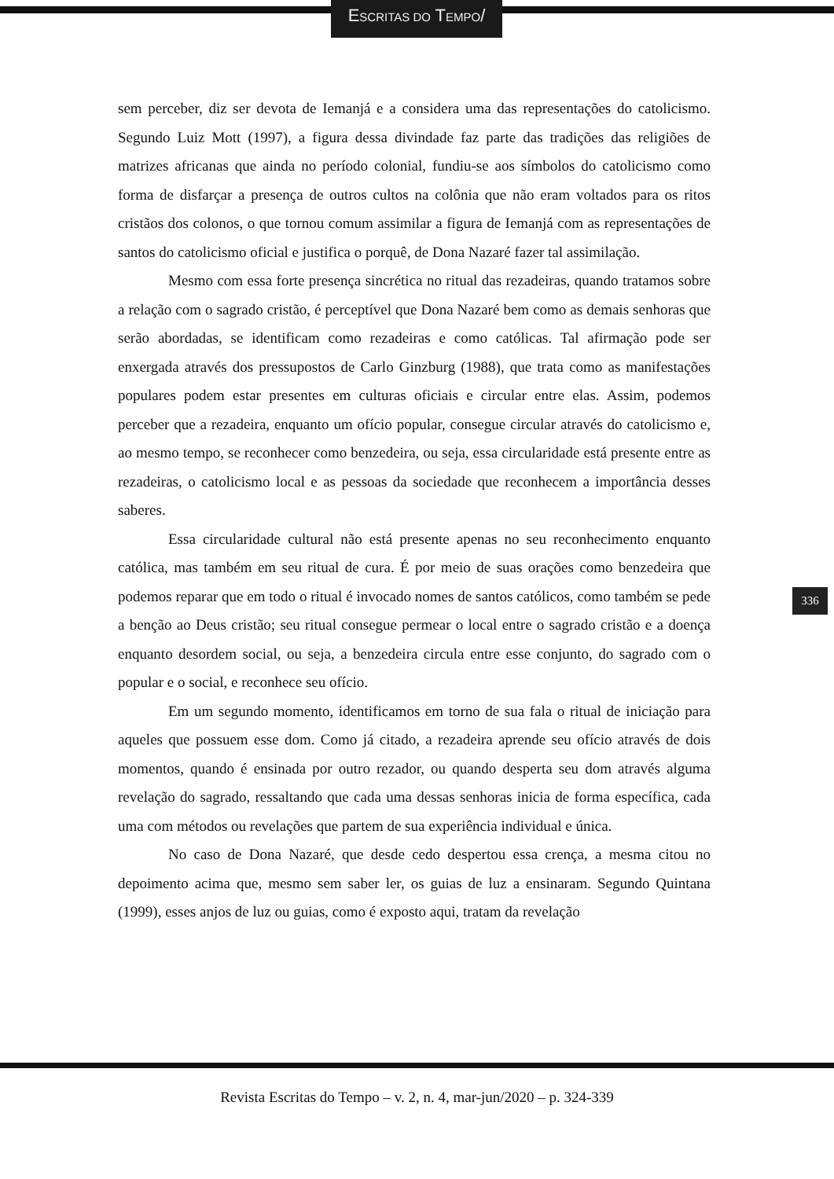ESCRITAS DO TEMPO/
sem perceber, diz ser devota de Iemanjá e a considera uma das representações do catolicismo. Segundo Luiz Mott (1997), a figura dessa divindade faz parte das tradições das religiões de matrizes africanas que ainda no período colonial, fundiu-se aos símbolos do catolicismo como forma de disfarçar a presença de outros cultos na colônia que não eram voltados para os ritos cristãos dos colonos, o que tornou comum assimilar a figura de Iemanjá com as representações de santos do catolicismo oficial e justifica o porquê, de Dona Nazaré fazer tal assimilação.
Mesmo com essa forte presença sincrética no ritual das rezadeiras, quando tratamos sobre a relação com o sagrado cristão, é perceptível que Dona Nazaré bem como as demais senhoras que serão abordadas, se identificam como rezadeiras e como católicas. Tal afirmação pode ser enxergada através dos pressupostos de Carlo Ginzburg (1988), que trata como as manifestações populares podem estar presentes em culturas oficiais e circular entre elas. Assim, podemos perceber que a rezadeira, enquanto um ofício popular, consegue circular através do catolicismo e, ao mesmo tempo, se reconhecer como benzedeira, ou seja, essa circularidade está presente entre as rezadeiras, o catolicismo local e as pessoas da sociedade que reconhecem a importância desses saberes.
Essa circularidade cultural não está presente apenas no seu reconhecimento enquanto católica, mas também em seu ritual de cura. É por meio de suas orações como benzedeira que podemos reparar que em todo o ritual é invocado nomes de santos católicos, como também se pede a benção ao Deus cristão; seu ritual consegue permear o local entre o sagrado cristão e a doença enquanto desordem social, ou seja, a benzedeira circula entre esse conjunto, do sagrado com o popular e o social, e reconhece seu ofício.
Em um segundo momento, identificamos em torno de sua fala o ritual de iniciação para aqueles que possuem esse dom. Como já citado, a rezadeira aprende seu ofício através de dois momentos, quando é ensinada por outro rezador, ou quando desperta seu dom através alguma revelação do sagrado, ressaltando que cada uma dessas senhoras inicia de forma específica, cada uma com métodos ou revelações que partem de sua experiência individual e única.
No caso de Dona Nazaré, que desde cedo despertou essa crença, a mesma citou no depoimento acima que, mesmo sem saber ler, os guias de luz a ensinaram. Segundo Quintana (1999), esses anjos de luz ou guias, como é exposto aqui, tratam da revelação
336
Revista Escritas do Tempo – v. 2, n. 4, mar-jun/2020 – p. 324-339